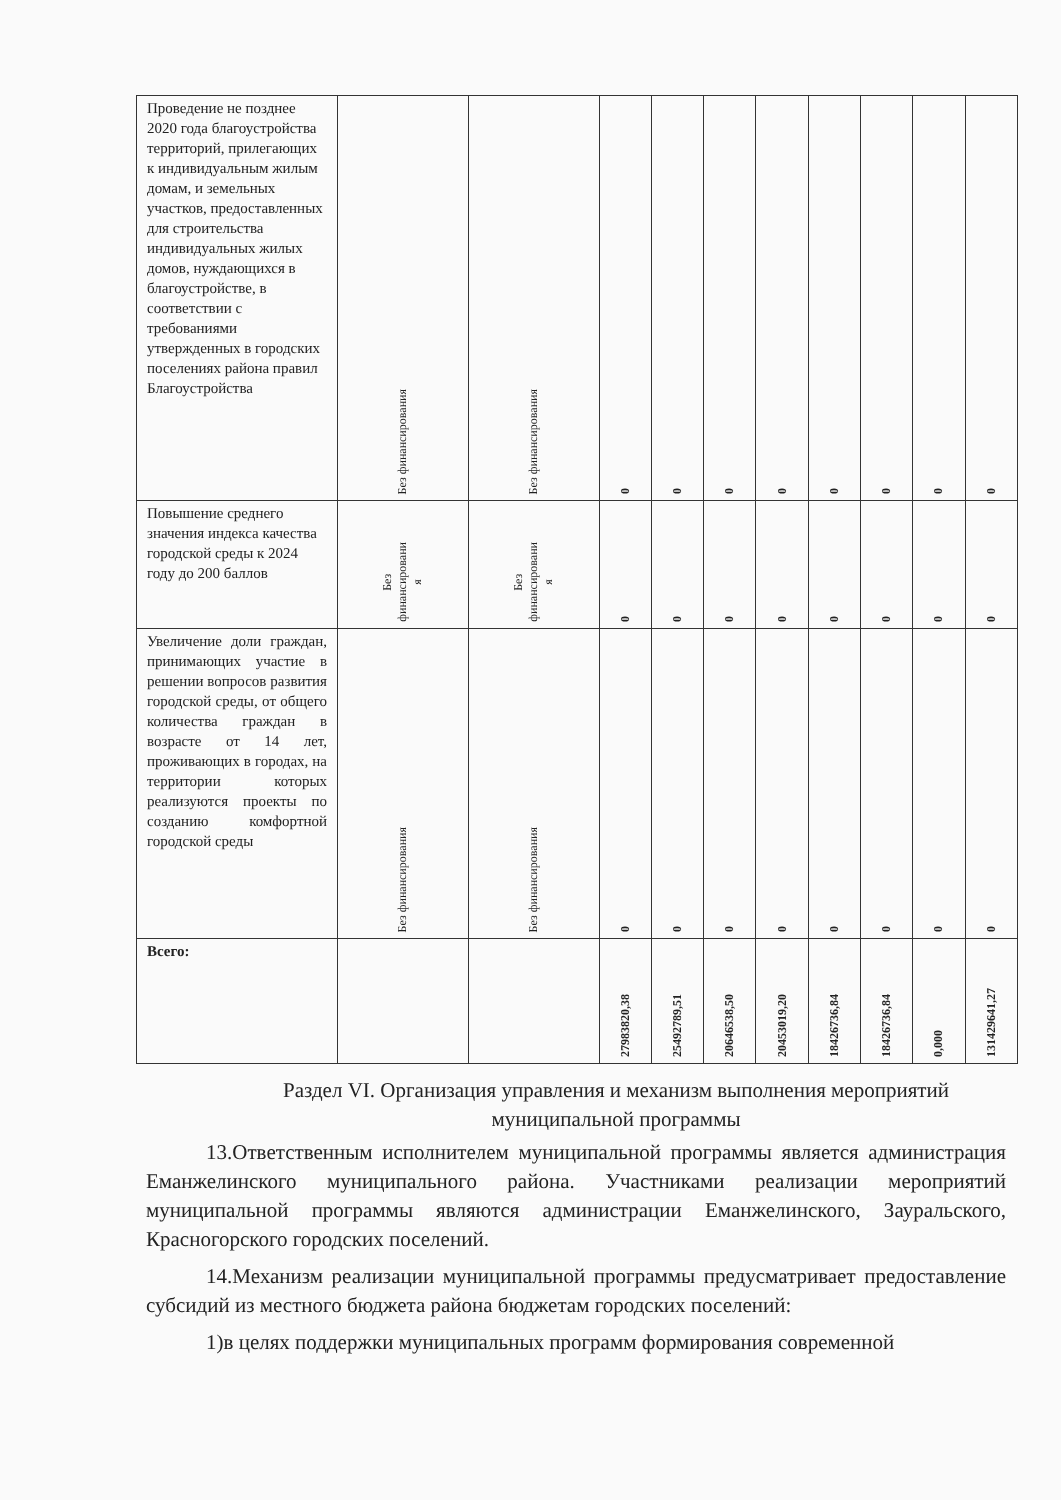| Проведение не позднее 2020 года благоустройства территорий, прилегающих к индивидуальным жилым домам, и земельных участков, предоставленных для строительства индивидуальных жилых домов, нуждающихся в благоустройстве, в соответствии с требованиями утвержденных в городских поселениях района правил Благоустройства | Без финансирования | Без финансирования | 0 | 0 | 0 | 0 | 0 | 0 | 0 | 0 |
| Повышение среднего значения индекса качества городской среды к 2024 году до 200 баллов | Без финансировани я | Без финансировани я | 0 | 0 | 0 | 0 | 0 | 0 | 0 | 0 |
| Увеличение доли граждан, принимающих участие в решении вопросов развития городской среды, от общего количества граждан в возрасте от 14 лет, проживающих в городах, на территории которых реализуются проекты по созданию комфортной городской среды | Без финансирования | Без финансирования | 0 | 0 | 0 | 0 | 0 | 0 | 0 | 0 |
| Всего: | | | 27983820,38 | 25492789,51 | 20646538,50 | 20453019,20 | 18426736,84 | 18426736,84 | 0,000 | 131429641,27 |
Раздел VI. Организация управления и механизм выполнения мероприятий муниципальной программы
13.Ответственным исполнителем муниципальной программы является администрация Еманжелинского муниципального района. Участниками реализации мероприятий муниципальной программы являются администрации Еманжелинского, Зауральского, Красногорского городских поселений.
14.Механизм реализации муниципальной программы предусматривает предоставление субсидий из местного бюджета района бюджетам городских поселений:
1)в целях поддержки муниципальных программ формирования современной